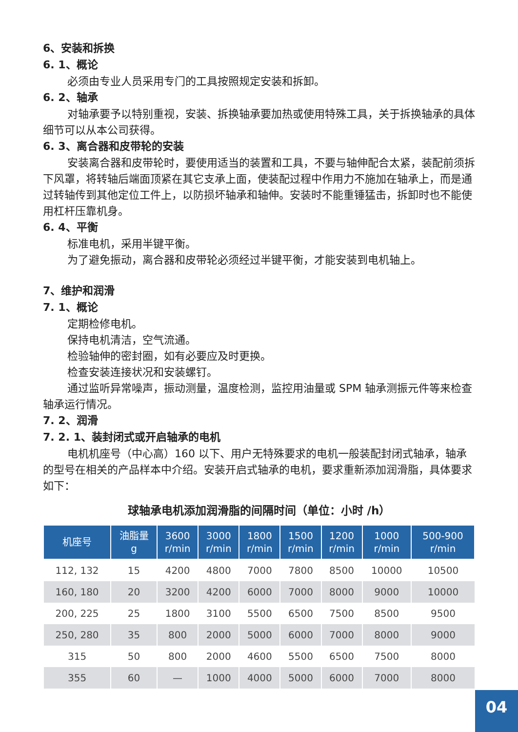6、安装和拆换
6. 1、概论
必须由专业人员采用专门的工具按照规定安装和拆卸。
6. 2、轴承
对轴承要予以特别重视，安装、拆换轴承要加热或使用特殊工具，关于拆换轴承的具体细节可以从本公司获得。
6. 3、离合器和皮带轮的安装
安装离合器和皮带轮时，要使用适当的装置和工具，不要与轴伸配合太紧，装配前须拆下风罩，将转轴后端面顶紧在其它支承上面，使装配过程中作用力不施加在轴承上，而是通过转轴传到其他定位工件上，以防损坏轴承和轴伸。安装时不能重锤猛击，拆卸时也不能使用杠杆压靠机身。
6. 4、平衡
标准电机，采用半键平衡。
为了避免振动，离合器和皮带轮必须经过半键平衡，才能安装到电机轴上。
7、维护和润滑
7. 1、概论
定期检修电机。
保持电机清洁，空气流通。
检验轴伸的密封圈，如有必要应及时更换。
检查安装连接状况和安装螺钉。
通过监听异常噪声，振动测量，温度检测，监控用油量或 SPM 轴承测振元件等来检查轴承运行情况。
7. 2、润滑
7. 2. 1、装封闭式或开启轴承的电机
电机机座号（中心高）160 以下、用户无特殊要求的电机一般装配封闭式轴承，轴承的型号在相关的产品样本中介绍。安装开启式轴承的电机，要求重新添加润滑脂，具体要求如下：
球轴承电机添加润滑脂的间隔时间（单位：小时 /h）
| 机座号 | 油脂量 g | 3600 r/min | 3000 r/min | 1800 r/min | 1500 r/min | 1200 r/min | 1000 r/min | 500-900 r/min |
| --- | --- | --- | --- | --- | --- | --- | --- | --- |
| 112, 132 | 15 | 4200 | 4800 | 7000 | 7800 | 8500 | 10000 | 10500 |
| 160, 180 | 20 | 3200 | 4200 | 6000 | 7000 | 8000 | 9000 | 10000 |
| 200, 225 | 25 | 1800 | 3100 | 5500 | 6500 | 7500 | 8500 | 9500 |
| 250, 280 | 35 | 800 | 2000 | 5000 | 6000 | 7000 | 8000 | 9000 |
| 315 | 50 | 800 | 2000 | 4600 | 5500 | 6500 | 7500 | 8000 |
| 355 | 60 | — | 1000 | 4000 | 5000 | 6000 | 7000 | 8000 |
04